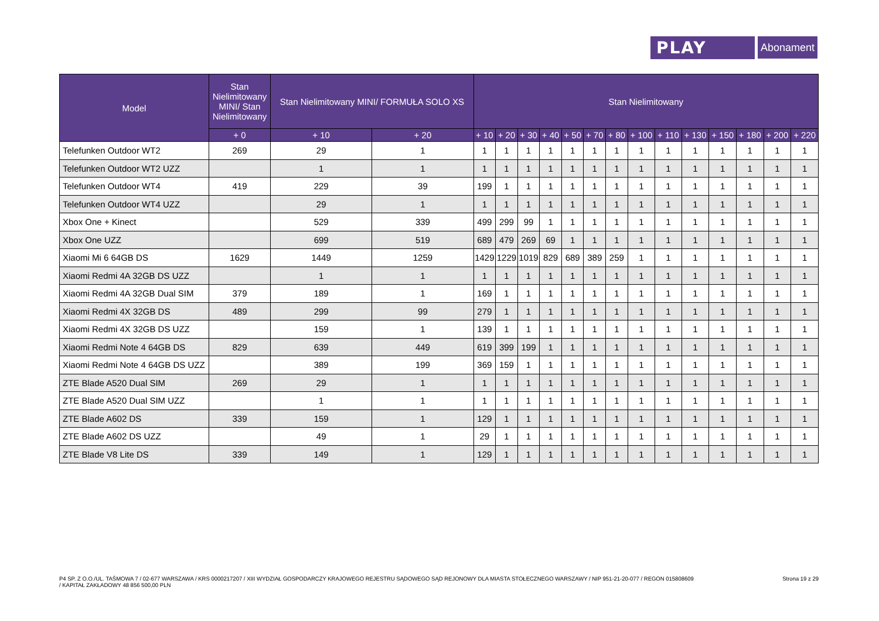PLAY
Abonament
| Model | Stan Nielimitowany MINI/ Stan Nielimitowany | Stan Nielimitowany MINI/ FORMUŁA SOLO XS | | Stan Nielimitowany | | | | | | | | | | | | | |
| --- | --- | --- | --- | --- | --- | --- | --- | --- | --- | --- | --- | --- | --- | --- | --- | --- | --- |
| | + 0 | + 10 | + 20 | + 10 | + 20 | + 30 | + 40 | + 50 | + 70 | + 80 | + 100 | + 110 | + 130 | + 150 | + 180 | + 200 | + 220 |
| Telefunken Outdoor WT2 | 269 | 29 | 1 | 1 | 1 | 1 | 1 | 1 | 1 | 1 | 1 | 1 | 1 | 1 | 1 | 1 | 1 |
| Telefunken Outdoor WT2 UZZ | | 1 | 1 | 1 | 1 | 1 | 1 | 1 | 1 | 1 | 1 | 1 | 1 | 1 | 1 | 1 | 1 |
| Telefunken Outdoor WT4 | 419 | 229 | 39 | 199 | 1 | 1 | 1 | 1 | 1 | 1 | 1 | 1 | 1 | 1 | 1 | 1 | 1 |
| Telefunken Outdoor WT4 UZZ | | 29 | 1 | 1 | 1 | 1 | 1 | 1 | 1 | 1 | 1 | 1 | 1 | 1 | 1 | 1 | 1 |
| Xbox One + Kinect | | 529 | 339 | 499 | 299 | 99 | 1 | 1 | 1 | 1 | 1 | 1 | 1 | 1 | 1 | 1 | 1 |
| Xbox One UZZ | | 699 | 519 | 689 | 479 | 269 | 69 | 1 | 1 | 1 | 1 | 1 | 1 | 1 | 1 | 1 | 1 |
| Xiaomi Mi 6 64GB DS | 1629 | 1449 | 1259 | 1429 | 1229 | 1019 | 829 | 689 | 389 | 259 | 1 | 1 | 1 | 1 | 1 | 1 | 1 |
| Xiaomi Redmi 4A 32GB DS UZZ | | 1 | 1 | 1 | 1 | 1 | 1 | 1 | 1 | 1 | 1 | 1 | 1 | 1 | 1 | 1 | 1 |
| Xiaomi Redmi 4A 32GB Dual SIM | 379 | 189 | 1 | 169 | 1 | 1 | 1 | 1 | 1 | 1 | 1 | 1 | 1 | 1 | 1 | 1 | 1 |
| Xiaomi Redmi 4X 32GB DS | 489 | 299 | 99 | 279 | 1 | 1 | 1 | 1 | 1 | 1 | 1 | 1 | 1 | 1 | 1 | 1 | 1 |
| Xiaomi Redmi 4X 32GB DS UZZ | | 159 | 1 | 139 | 1 | 1 | 1 | 1 | 1 | 1 | 1 | 1 | 1 | 1 | 1 | 1 | 1 |
| Xiaomi Redmi Note 4 64GB DS | 829 | 639 | 449 | 619 | 399 | 199 | 1 | 1 | 1 | 1 | 1 | 1 | 1 | 1 | 1 | 1 | 1 |
| Xiaomi Redmi Note 4 64GB DS UZZ | | 389 | 199 | 369 | 159 | 1 | 1 | 1 | 1 | 1 | 1 | 1 | 1 | 1 | 1 | 1 | 1 |
| ZTE Blade A520 Dual SIM | 269 | 29 | 1 | 1 | 1 | 1 | 1 | 1 | 1 | 1 | 1 | 1 | 1 | 1 | 1 | 1 | 1 |
| ZTE Blade A520 Dual SIM UZZ | | 1 | 1 | 1 | 1 | 1 | 1 | 1 | 1 | 1 | 1 | 1 | 1 | 1 | 1 | 1 | 1 |
| ZTE Blade A602 DS | 339 | 159 | 1 | 129 | 1 | 1 | 1 | 1 | 1 | 1 | 1 | 1 | 1 | 1 | 1 | 1 | 1 |
| ZTE Blade A602 DS UZZ | | 49 | 1 | 29 | 1 | 1 | 1 | 1 | 1 | 1 | 1 | 1 | 1 | 1 | 1 | 1 | 1 |
| ZTE Blade V8 Lite DS | 339 | 149 | 1 | 129 | 1 | 1 | 1 | 1 | 1 | 1 | 1 | 1 | 1 | 1 | 1 | 1 | 1 |
P4 SP. Z O.O./UL. TAŚMOWA 7 / 02-677 WARSZAWA / KRS 0000217207 / XIII WYDZIAŁ GOSPODARCZY KRAJOWEGO REJESTRU SĄDOWEGO SĄD REJONOWY DLA MIASTA STOŁECZNEGO WARSZAWY / NIP 951-21-20-077 / REGON 015808609
/ KAPITAŁ ZAKŁADOWY 48 856 500,00 PLN
Strona 19 z 29